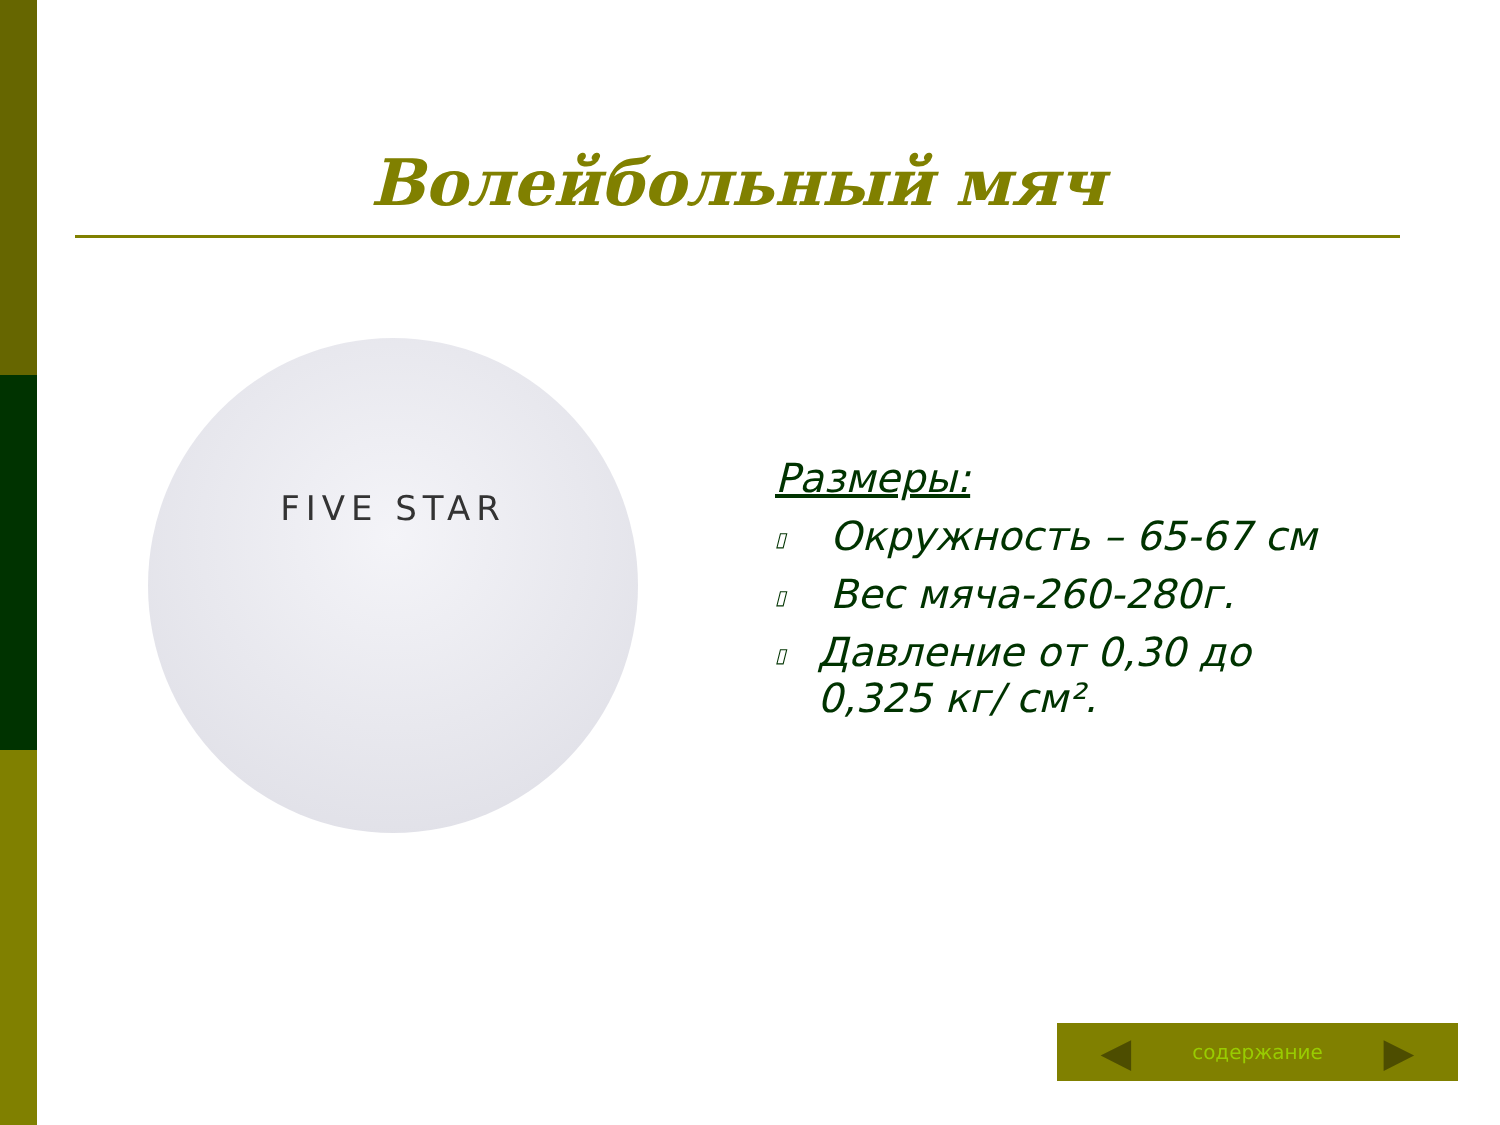Волейбольный мяч
FIVE STAR
Размеры:
▯ Окружность – 65-67 см
▯ Вес мяча-260-280г.
▯ Давление от 0,30 до 0,325 кг/ см².
◀
содержание
▶